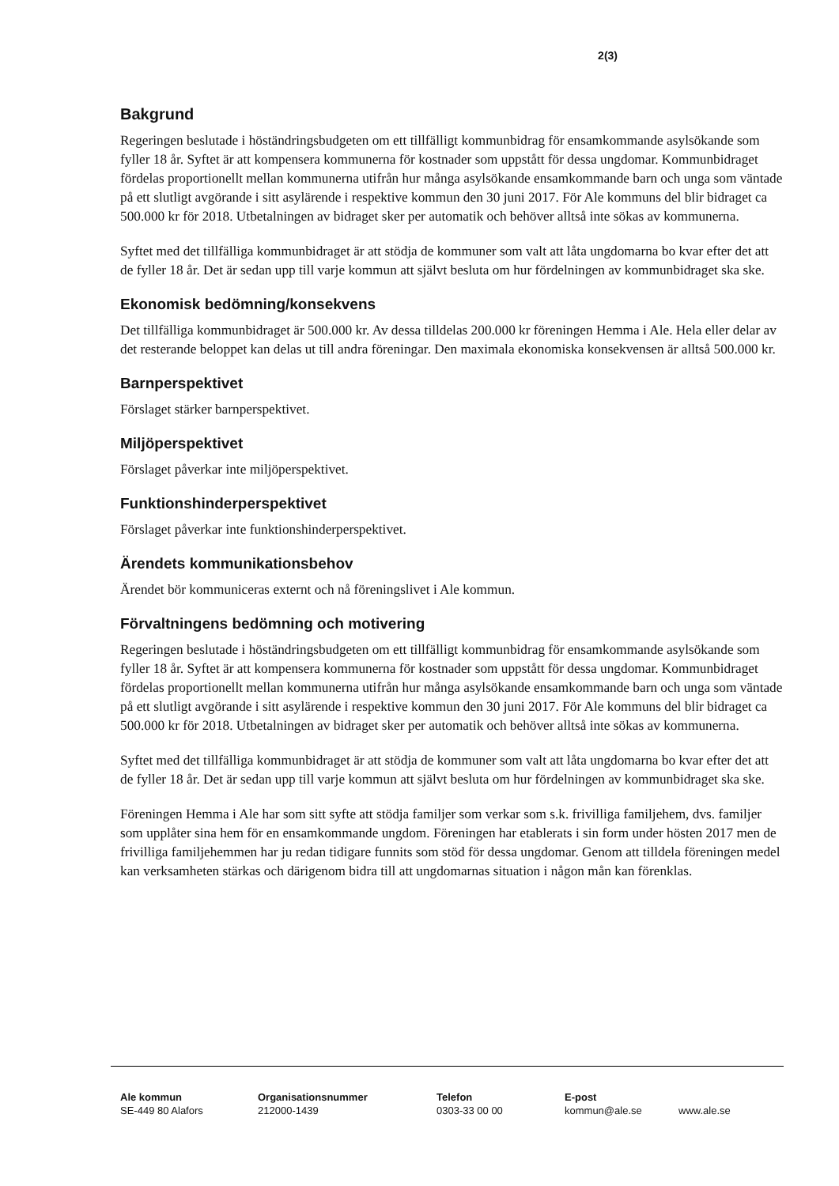2(3)
Bakgrund
Regeringen beslutade i höständringsbudgeten om ett tillfälligt kommunbidrag för ensamkommande asylsökande som fyller 18 år. Syftet är att kompensera kommunerna för kostnader som uppstått för dessa ungdomar. Kommunbidraget fördelas proportionellt mellan kommunerna utifrån hur många asylsökande ensamkommande barn och unga som väntade på ett slutligt avgörande i sitt asylärende i respektive kommun den 30 juni 2017. För Ale kommuns del blir bidraget ca 500.000 kr för 2018. Utbetalningen av bidraget sker per automatik och behöver alltså inte sökas av kommunerna.
Syftet med det tillfälliga kommunbidraget är att stödja de kommuner som valt att låta ungdomarna bo kvar efter det att de fyller 18 år. Det är sedan upp till varje kommun att självt besluta om hur fördelningen av kommunbidraget ska ske.
Ekonomisk bedömning/konsekvens
Det tillfälliga kommunbidraget är 500.000 kr. Av dessa tilldelas 200.000 kr föreningen Hemma i Ale. Hela eller delar av det resterande beloppet kan delas ut till andra föreningar. Den maximala ekonomiska konsekvensen är alltså 500.000 kr.
Barnperspektivet
Förslaget stärker barnperspektivet.
Miljöperspektivet
Förslaget påverkar inte miljöperspektivet.
Funktionshinderperspektivet
Förslaget påverkar inte funktionshinderperspektivet.
Ärendets kommunikationsbehov
Ärendet bör kommuniceras externt och nå föreningslivet i Ale kommun.
Förvaltningens bedömning och motivering
Regeringen beslutade i höständringsbudgeten om ett tillfälligt kommunbidrag för ensamkommande asylsökande som fyller 18 år. Syftet är att kompensera kommunerna för kostnader som uppstått för dessa ungdomar. Kommunbidraget fördelas proportionellt mellan kommunerna utifrån hur många asylsökande ensamkommande barn och unga som väntade på ett slutligt avgörande i sitt asylärende i respektive kommun den 30 juni 2017. För Ale kommuns del blir bidraget ca 500.000 kr för 2018. Utbetalningen av bidraget sker per automatik och behöver alltså inte sökas av kommunerna.
Syftet med det tillfälliga kommunbidraget är att stödja de kommuner som valt att låta ungdomarna bo kvar efter det att de fyller 18 år. Det är sedan upp till varje kommun att självt besluta om hur fördelningen av kommunbidraget ska ske.
Föreningen Hemma i Ale har som sitt syfte att stödja familjer som verkar som s.k. frivilliga familjehem, dvs. familjer som upplåter sina hem för en ensamkommande ungdom. Föreningen har etablerats i sin form under hösten 2017 men de frivilliga familjehemmen har ju redan tidigare funnits som stöd för dessa ungdomar. Genom att tilldela föreningen medel kan verksamheten stärkas och därigenom bidra till att ungdomarnas situation i någon mån kan förenklas.
Ale kommun
SE-449 80 Alafors
Organisationsnummer
212000-1439
Telefon
0303-33 00 00
E-post
kommun@ale.se
www.ale.se